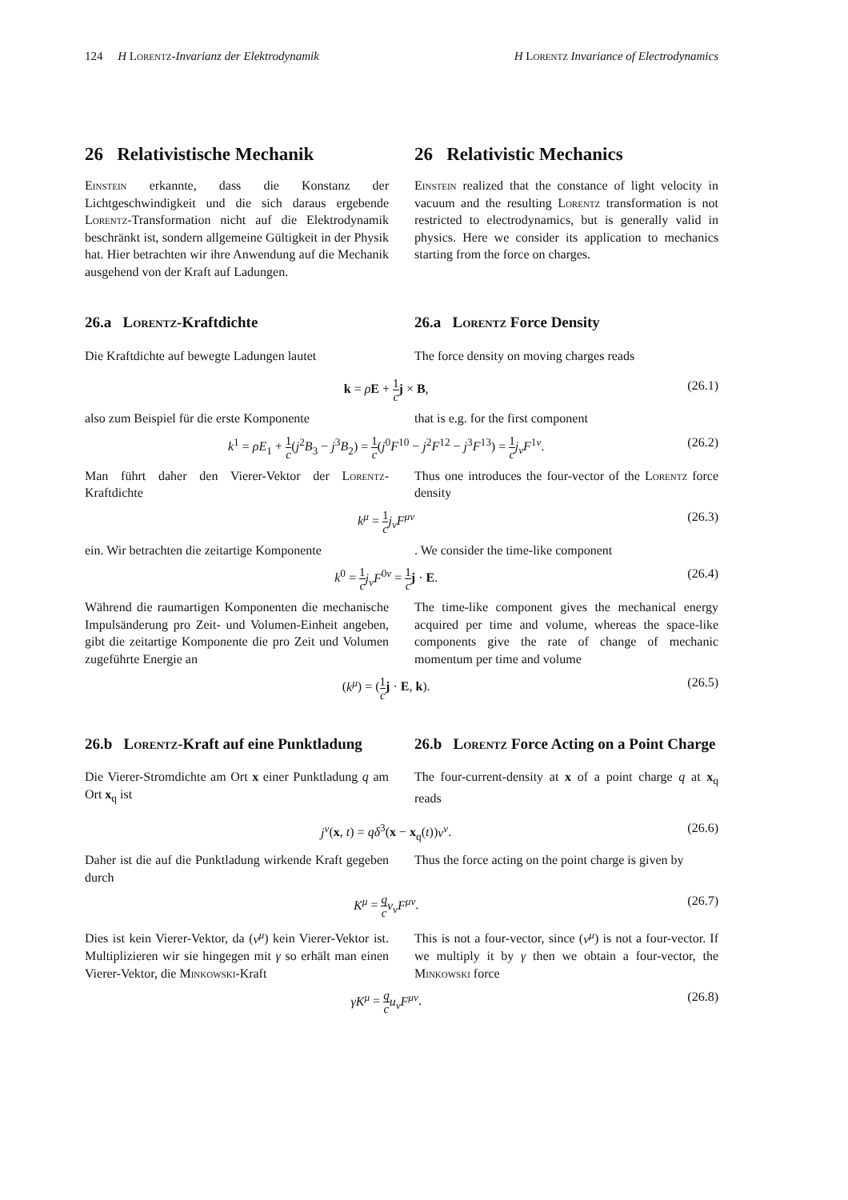124 H Lorentz-Invarianz der Elektrodynamik H Lorentz Invariance of Electrodynamics
26 Relativistische Mechanik
Einstein erkannte, dass die Konstanz der Lichtgeschwindigkeit und die sich daraus ergebende Lorentz-Transformation nicht auf die Elektrodynamik beschränkt ist, sondern allgemeine Gültigkeit in der Physik hat. Hier betrachten wir ihre Anwendung auf die Mechanik ausgehend von der Kraft auf Ladungen.
26 Relativistic Mechanics
Einstein realized that the constance of light velocity in vacuum and the resulting Lorentz transformation is not restricted to electrodynamics, but is generally valid in physics. Here we consider its application to mechanics starting from the force on charges.
26.a Lorentz-Kraftdichte
Die Kraftdichte auf bewegte Ladungen lautet
26.a Lorentz Force Density
The force density on moving charges reads
k = ρE + 1 c j × B, (26.1)
also zum Beispiel für die erste Komponente
that is e.g. for the first component
k<sup>1</sup> = ρE<sub>1</sub> + 1 c(j<sup>2</sup>B<sub>3</sub> − j<sup>3</sup>B<sub>2</sub>) = 1 c(j<sup>0</sup>F<sup>10</sup> − j<sup>2</sup>F<sup>12</sup> − j<sup>3</sup>F<sup>13</sup>) = 1 c j<sub>ν</sub>F<sup>1ν</sup>. (26.2)
Man führt daher den Vierer-Vektor der Lorentz-Kraftdichte
Thus one introduces the four-vector of the Lorentz force density
k<sup>μ</sup> = 1 c j<sub>ν</sub>F<sup>μν</sup> (26.3)
ein. Wir betrachten die zeitartige Komponente
. We consider the time-like component
k<sup>0</sup> = 1 c j<sub>ν</sub>F<sup>0ν</sup> = 1 c j · E. (26.4)
Während die raumartigen Komponenten die mechanische Impulsänderung pro Zeit- und Volumen-Einheit angeben, gibt die zeitartige Komponente die pro Zeit und Volumen zugeführte Energie an
The time-like component gives the mechanical energy acquired per time and volume, whereas the space-like components give the rate of change of mechanic momentum per time and volume
(k<sup>μ</sup>) = (1 c j · E, k). (26.5)
26.b Lorentz-Kraft auf eine Punktladung
Die Vierer-Stromdichte am Ort x einer Punktladung q am Ort x<sub>q</sub> ist
26.b Lorentz Force Acting on a Point Charge
The four-current-density at x of a point charge q at x<sub>q</sub> reads
j<sup>ν</sup>(x, t) = qδ<sup>3</sup>(x − x<sub>q</sub>(t))v<sup>ν</sup>. (26.6)
Daher ist die auf die Punktladung wirkende Kraft gegeben durch
Thus the force acting on the point charge is given by
K<sup>μ</sup> = q c v<sub>ν</sub>F<sup>μν</sup>. (26.7)
Dies ist kein Vierer-Vektor, da (v<sup>μ</sup>) kein Vierer-Vektor ist. Multiplizieren wir sie hingegen mit γ so erhält man einen Vierer-Vektor, die Minkowski-Kraft
This is not a four-vector, since (v<sup>μ</sup>) is not a four-vector. If we multiply it by γ then we obtain a four-vector, the Minkowski force
γK<sup>μ</sup> = q c u<sub>ν</sub>F<sup>μν</sup>. (26.8)